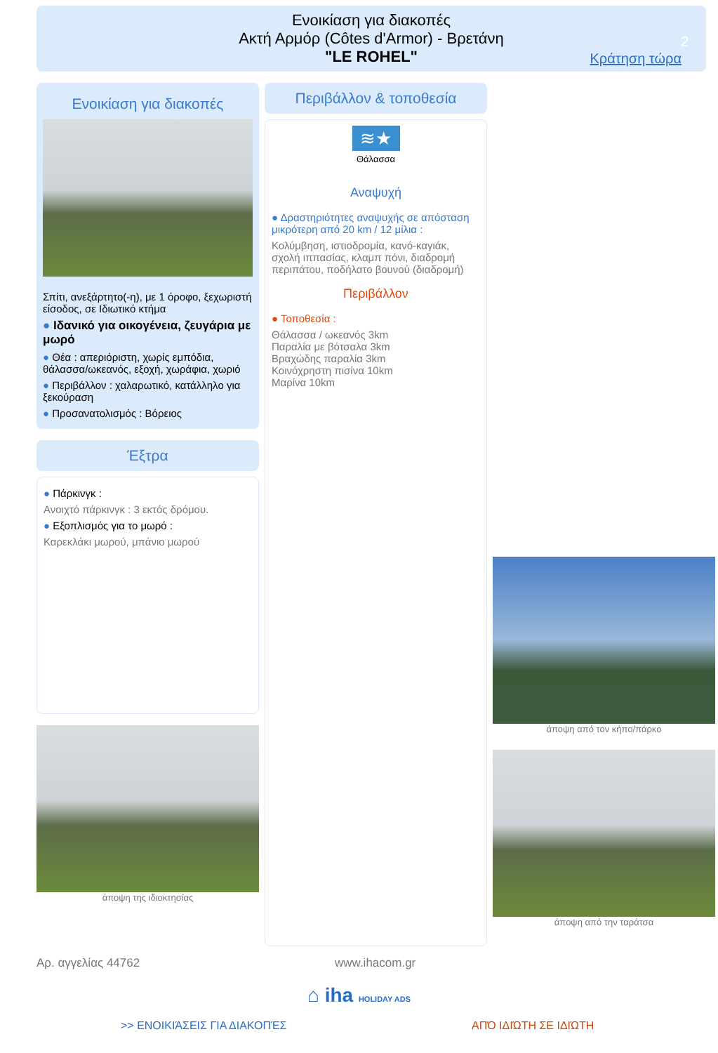Ενοικίαση για διακοπές
Ακτή Αρμόρ (Côtes d'Armor) - Βρετάνη
"LE ROHEL"
2
Κράτηση τώρα
Ενοικίαση για διακοπές
Σπίτι, ανεξάρτητο(-η), με 1 όροφο, ξεχωριστή είσοδος, σε Ιδιωτικό κτήμα
● Ιδανικό για οικογένεια, ζευγάρια με μωρό
● Θέα : απεριόριστη, χωρίς εμπόδια, θάλασσα/ωκεανός, εξοχή, χωράφια, χωριό
● Περιβάλλον : χαλαρωτικό, κατάλληλο για ξεκούραση
● Προσανατολισμός : Βόρειος
Έξτρα
● Πάρκινγκ :
Ανοιχτό πάρκινγκ : 3 εκτός δρόμου.
● Εξοπλισμός για το μωρό :
Καρεκλάκι μωρού, μπάνιο μωρού
άποψη της ιδιοκτησίας
Περιβάλλον & τοποθεσία
≋★
Θάλασσα
Αναψυχή
● Δραστηριότητες αναψυχής σε απόσταση μικρότερη από 20 km / 12 μίλια :
Κολύμβηση, ιστιοδρομία, κανό-καγιάκ, σχολή ιππασίας, κλαμπ πόνι, διαδρομή περιπάτου, ποδήλατο βουνού (διαδρομή)
Περιβάλλον
● Τοποθεσία :
Θάλασσα / ωκεανός 3km
Παραλία με βότσαλα 3km
Βραχώδης παραλία 3km
Κοινόχρηστη πισίνα 10km
Μαρίνα 10km
άποψη από τον κήπο/πάρκο
άποψη από την ταράτσα
Αρ. αγγελίας 44762 www.ihacom.gr
⌂ iha HOLIDAY ADS
>> ΕΝΟΙΚΙΆΣΕΙΣ ΓΙΑ ΔΙΑΚΟΠΈΣ ΑΠΌ ΙΔΙΏΤΗ ΣΕ ΙΔΙΏΤΗ